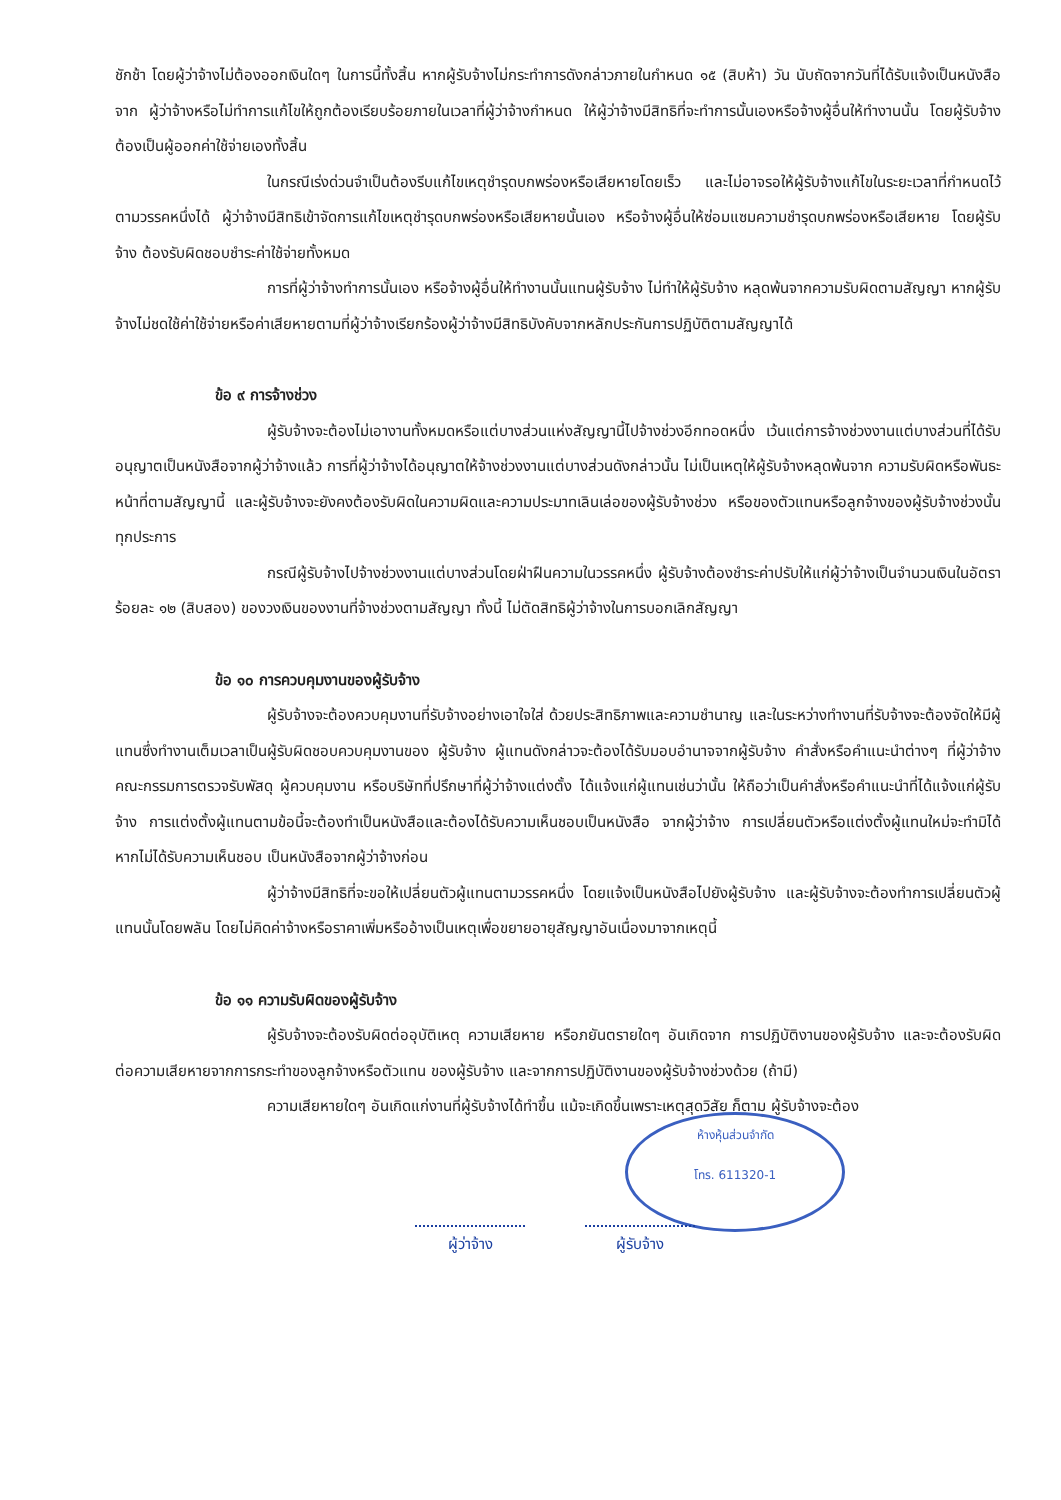ชักช้า โดยผู้ว่าจ้างไม่ต้องออกเงินใดๆ ในการนี้ทั้งสิ้น หากผู้รับจ้างไม่กระทำการดังกล่าวภายในกำหนด ๑๕ (สิบห้า) วัน นับถัดจากวันที่ได้รับแจ้งเป็นหนังสือจาก ผู้ว่าจ้างหรือไม่ทำการแก้ไขให้ถูกต้องเรียบร้อยภายในเวลาที่ผู้ว่าจ้างกำหนด ให้ผู้ว่าจ้างมีสิทธิที่จะทำการนั้นเองหรือจ้างผู้อื่นให้ทำงานนั้น โดยผู้รับจ้างต้องเป็นผู้ออกค่าใช้จ่ายเองทั้งสิ้น
ในกรณีเร่งด่วนจำเป็นต้องรีบแก้ไขเหตุชำรุดบกพร่องหรือเสียหายโดยเร็ว และไม่อาจรอให้ผู้รับจ้างแก้ไขในระยะเวลาที่กำหนดไว้ตามวรรคหนึ่งได้ ผู้ว่าจ้างมีสิทธิเข้าจัดการแก้ไขเหตุชำรุดบกพร่องหรือเสียหายนั้นเอง หรือจ้างผู้อื่นให้ซ่อมแซมความชำรุดบกพร่องหรือเสียหาย โดยผู้รับจ้าง ต้องรับผิดชอบชำระค่าใช้จ่ายทั้งหมด
การที่ผู้ว่าจ้างทำการนั้นเอง หรือจ้างผู้อื่นให้ทำงานนั้นแทนผู้รับจ้าง ไม่ทำให้ผู้รับจ้าง หลุดพ้นจากความรับผิดตามสัญญา หากผู้รับจ้างไม่ชดใช้ค่าใช้จ่ายหรือค่าเสียหายตามที่ผู้ว่าจ้างเรียกร้องผู้ว่าจ้างมีสิทธิบังคับจากหลักประกันการปฏิบัติตามสัญญาได้
ข้อ ๙ การจ้างช่วง
ผู้รับจ้างจะต้องไม่เอางานทั้งหมดหรือแต่บางส่วนแห่งสัญญานี้ไปจ้างช่วงอีกทอดหนึ่ง เว้นแต่การจ้างช่วงงานแต่บางส่วนที่ได้รับอนุญาตเป็นหนังสือจากผู้ว่าจ้างแล้ว การที่ผู้ว่าจ้างได้อนุญาตให้จ้างช่วงงานแต่บางส่วนดังกล่าวนั้น ไม่เป็นเหตุให้ผู้รับจ้างหลุดพ้นจาก ความรับผิดหรือพันธะหน้าที่ตามสัญญานี้ และผู้รับจ้างจะยังคงต้องรับผิดในความผิดและความประมาทเลินเล่อของผู้รับจ้างช่วง หรือของตัวแทนหรือลูกจ้างของผู้รับจ้างช่วงนั้นทุกประการ
กรณีผู้รับจ้างไปจ้างช่วงงานแต่บางส่วนโดยฝ่าฝืนความในวรรคหนึ่ง ผู้รับจ้างต้องชำระค่าปรับให้แก่ผู้ว่าจ้างเป็นจำนวนเงินในอัตราร้อยละ ๑๒ (สิบสอง) ของวงเงินของงานที่จ้างช่วงตามสัญญา ทั้งนี้ ไม่ตัดสิทธิผู้ว่าจ้างในการบอกเลิกสัญญา
ข้อ ๑๐ การควบคุมงานของผู้รับจ้าง
ผู้รับจ้างจะต้องควบคุมงานที่รับจ้างอย่างเอาใจใส่ ด้วยประสิทธิภาพและความชำนาญ และในระหว่างทำงานที่รับจ้างจะต้องจัดให้มีผู้แทนซึ่งทำงานเต็มเวลาเป็นผู้รับผิดชอบควบคุมงานของ ผู้รับจ้าง ผู้แทนดังกล่าวจะต้องได้รับมอบอำนาจจากผู้รับจ้าง คำสั่งหรือคำแนะนำต่างๆ ที่ผู้ว่าจ้าง คณะกรรมการตรวจรับพัสดุ ผู้ควบคุมงาน หรือบริษัทที่ปรึกษาที่ผู้ว่าจ้างแต่งตั้ง ได้แจ้งแก่ผู้แทนเช่นว่านั้น ให้ถือว่าเป็นคำสั่งหรือคำแนะนำที่ได้แจ้งแก่ผู้รับจ้าง การแต่งตั้งผู้แทนตามข้อนี้จะต้องทำเป็นหนังสือและต้องได้รับความเห็นชอบเป็นหนังสือ จากผู้ว่าจ้าง การเปลี่ยนตัวหรือแต่งตั้งผู้แทนใหม่จะทำมิได้หากไม่ได้รับความเห็นชอบ เป็นหนังสือจากผู้ว่าจ้างก่อน
ผู้ว่าจ้างมีสิทธิที่จะขอให้เปลี่ยนตัวผู้แทนตามวรรคหนึ่ง โดยแจ้งเป็นหนังสือไปยังผู้รับจ้าง และผู้รับจ้างจะต้องทำการเปลี่ยนตัวผู้แทนนั้นโดยพลัน โดยไม่คิดค่าจ้างหรือราคาเพิ่มหรืออ้างเป็นเหตุเพื่อขยายอายุสัญญาอันเนื่องมาจากเหตุนี้
ข้อ ๑๑ ความรับผิดของผู้รับจ้าง
ผู้รับจ้างจะต้องรับผิดต่ออุบัติเหตุ ความเสียหาย หรือภยันตรายใดๆ อันเกิดจาก การปฏิบัติงานของผู้รับจ้าง และจะต้องรับผิดต่อความเสียหายจากการกระทำของลูกจ้างหรือตัวแทน ของผู้รับจ้าง และจากการปฏิบัติงานของผู้รับจ้างช่วงด้วย (ถ้ามี)
ความเสียหายใดๆ อันเกิดแก่งานที่ผู้รับจ้างได้ทำขึ้น แม้จะเกิดขึ้นเพราะเหตุสุดวิสัย ก็ตาม ผู้รับจ้างจะต้อง
ผู้ว่าจ้าง ผู้รับจ้าง
ห้างหุ้นส่วนจำกัด
โทร. 611320-1